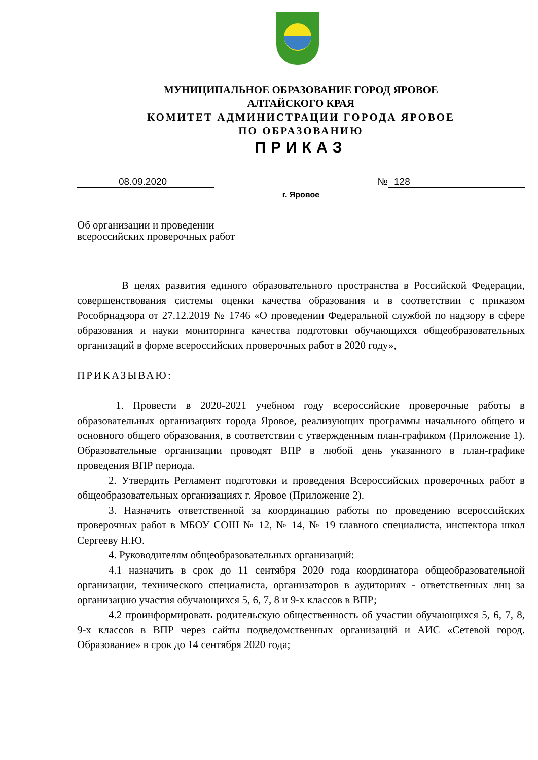МУНИЦИПАЛЬНОЕ ОБРАЗОВАНИЕ ГОРОД ЯРОВОЕ
АЛТАЙСКОГО КРАЯ
КОМИТЕТ АДМИНИСТРАЦИИ ГОРОДА ЯРОВОЕ
ПО ОБРАЗОВАНИЮ
ПРИКАЗ
08.09.2020 № 128
г. Яровое
Об организации и проведении
всероссийских проверочных работ
В целях развития единого образовательного пространства в Российской Федерации, совершенствования системы оценки качества образования и в соответствии с приказом Рособрнадзора от 27.12.2019 № 1746 «О проведении Федеральной службой по надзору в сфере образования и науки мониторинга качества подготовки обучающихся общеобразовательных организаций в форме всероссийских проверочных работ в 2020 году»,
ПРИКАЗЫВАЮ:
1. Провести в 2020-2021 учебном году всероссийские проверочные работы в образовательных организациях города Яровое, реализующих программы начального общего и основного общего образования, в соответствии с утвержденным план-графиком (Приложение 1). Образовательные организации проводят ВПР в любой день указанного в план-графике проведения ВПР периода.
2. Утвердить Регламент подготовки и проведения Всероссийских проверочных работ в общеобразовательных организациях г. Яровое (Приложение 2).
3. Назначить ответственной за координацию работы по проведению всероссийских проверочных работ в МБОУ СОШ № 12, № 14, № 19 главного специалиста, инспектора школ Сергееву Н.Ю.
4. Руководителям общеобразовательных организаций:
4.1 назначить в срок до 11 сентября 2020 года координатора общеобразовательной организации, технического специалиста, организаторов в аудиториях - ответственных лиц за организацию участия обучающихся 5, 6, 7, 8 и 9-х классов в ВПР;
4.2 проинформировать родительскую общественность об участии обучающихся 5, 6, 7, 8, 9-х классов в ВПР через сайты подведомственных организаций и АИС «Сетевой город. Образование» в срок до 14 сентября 2020 года;